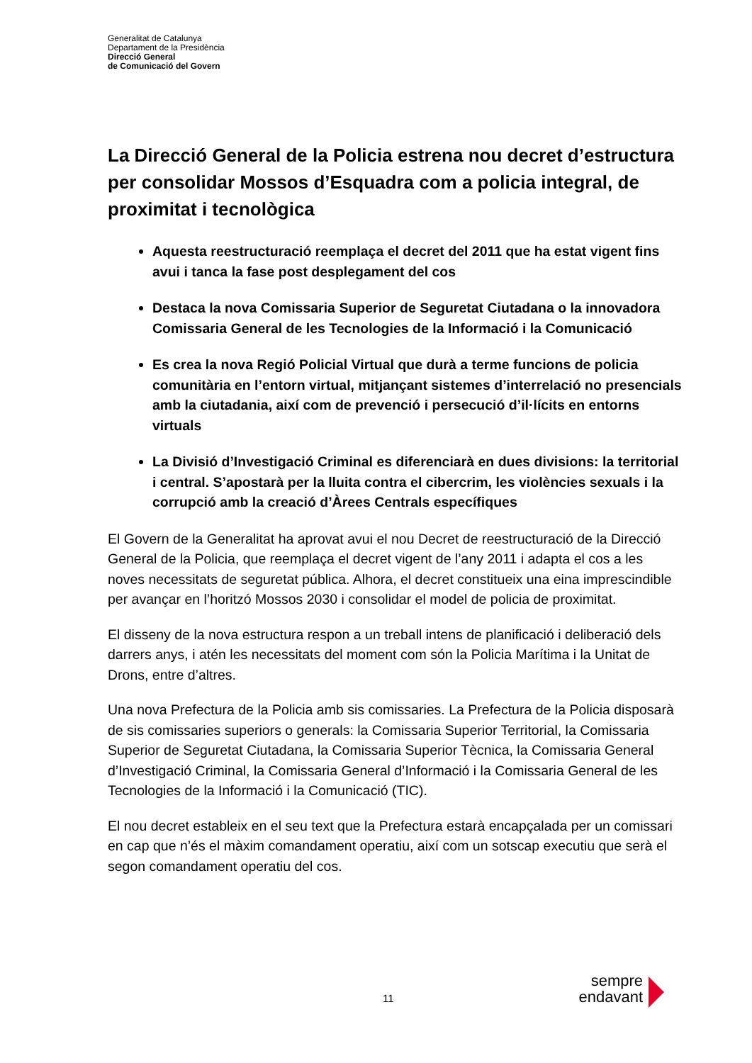Generalitat de Catalunya
Departament de la Presidència
Direcció General
de Comunicació del Govern
La Direcció General de la Policia estrena nou decret d’estructura per consolidar Mossos d’Esquadra com a policia integral, de proximitat i tecnològica
Aquesta reestructuració reemplaça el decret del 2011 que ha estat vigent fins avui i tanca la fase post desplegament del cos
Destaca la nova Comissaria Superior de Seguretat Ciutadana o la innovadora Comissaria General de les Tecnologies de la Informació i la Comunicació
Es crea la nova Regió Policial Virtual que durà a terme funcions de policia comunitària en l’entorn virtual, mitjançant sistemes d’interrelació no presencials amb la ciutadania, així com de prevenció i persecució d’il·lícits en entorns virtuals
La Divisió d’Investigació Criminal es diferenciarà en dues divisions: la territorial i central. S’apostarà per la lluita contra el cibercrim, les violències sexuals i la corrupció amb la creació d’Àrees Centrals específiques
El Govern de la Generalitat ha aprovat avui el nou Decret de reestructuració de la Direcció General de la Policia, que reemplaça el decret vigent de l’any 2011 i adapta el cos a les noves necessitats de seguretat pública. Alhora, el decret constitueix una eina imprescindible per avançar en l’horitzó Mossos 2030 i consolidar el model de policia de proximitat.
El disseny de la nova estructura respon a un treball intens de planificació i deliberació dels darrers anys, i atén les necessitats del moment com són la Policia Marítima i la Unitat de Drons, entre d’altres.
Una nova Prefectura de la Policia amb sis comissaries. La Prefectura de la Policia disposarà de sis comissaries superiors o generals: la Comissaria Superior Territorial, la Comissaria Superior de Seguretat Ciutadana, la Comissaria Superior Tècnica, la Comissaria General d’Investigació Criminal, la Comissaria General d’Informació i la Comissaria General de les Tecnologies de la Informació i la Comunicació (TIC).
El nou decret estableix en el seu text que la Prefectura estarà encapçalada per un comissari en cap que n’és el màxim comandament operatiu, així com un sotscap executiu que serà el segon comandament operatiu del cos.
11
sempre
endavant